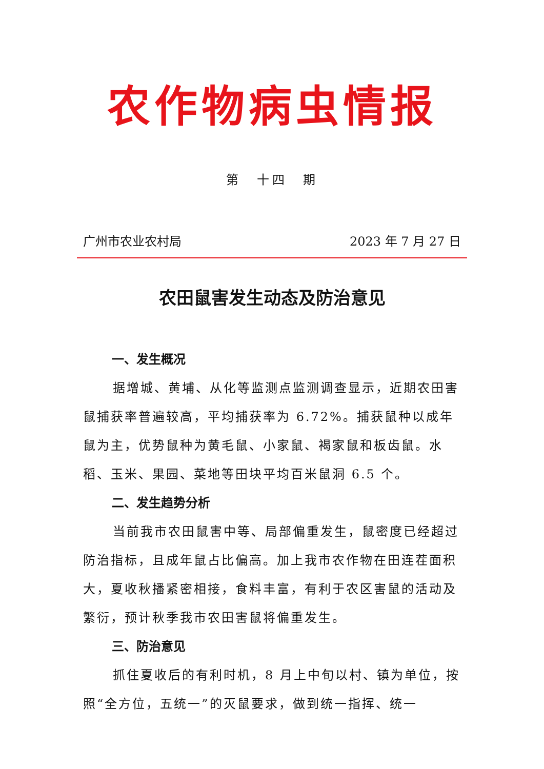农作物病虫情报
第　十四　期
广州市农业农村局 2023 年 7 月 27 日
农田鼠害发生动态及防治意见
一、发生概况
据增城、黄埔、从化等监测点监测调查显示，近期农田害鼠捕获率普遍较高，平均捕获率为 6.72%。捕获鼠种以成年鼠为主，优势鼠种为黄毛鼠、小家鼠、褐家鼠和板齿鼠。水稻、玉米、果园、菜地等田块平均百米鼠洞 6.5 个。
二、发生趋势分析
当前我市农田鼠害中等、局部偏重发生，鼠密度已经超过防治指标，且成年鼠占比偏高。加上我市农作物在田连茬面积大，夏收秋播紧密相接，食料丰富，有利于农区害鼠的活动及繁衍，预计秋季我市农田害鼠将偏重发生。
三、防治意见
抓住夏收后的有利时机，8 月上中旬以村、镇为单位，按照“全方位，五统一”的灭鼠要求，做到统一指挥、统一